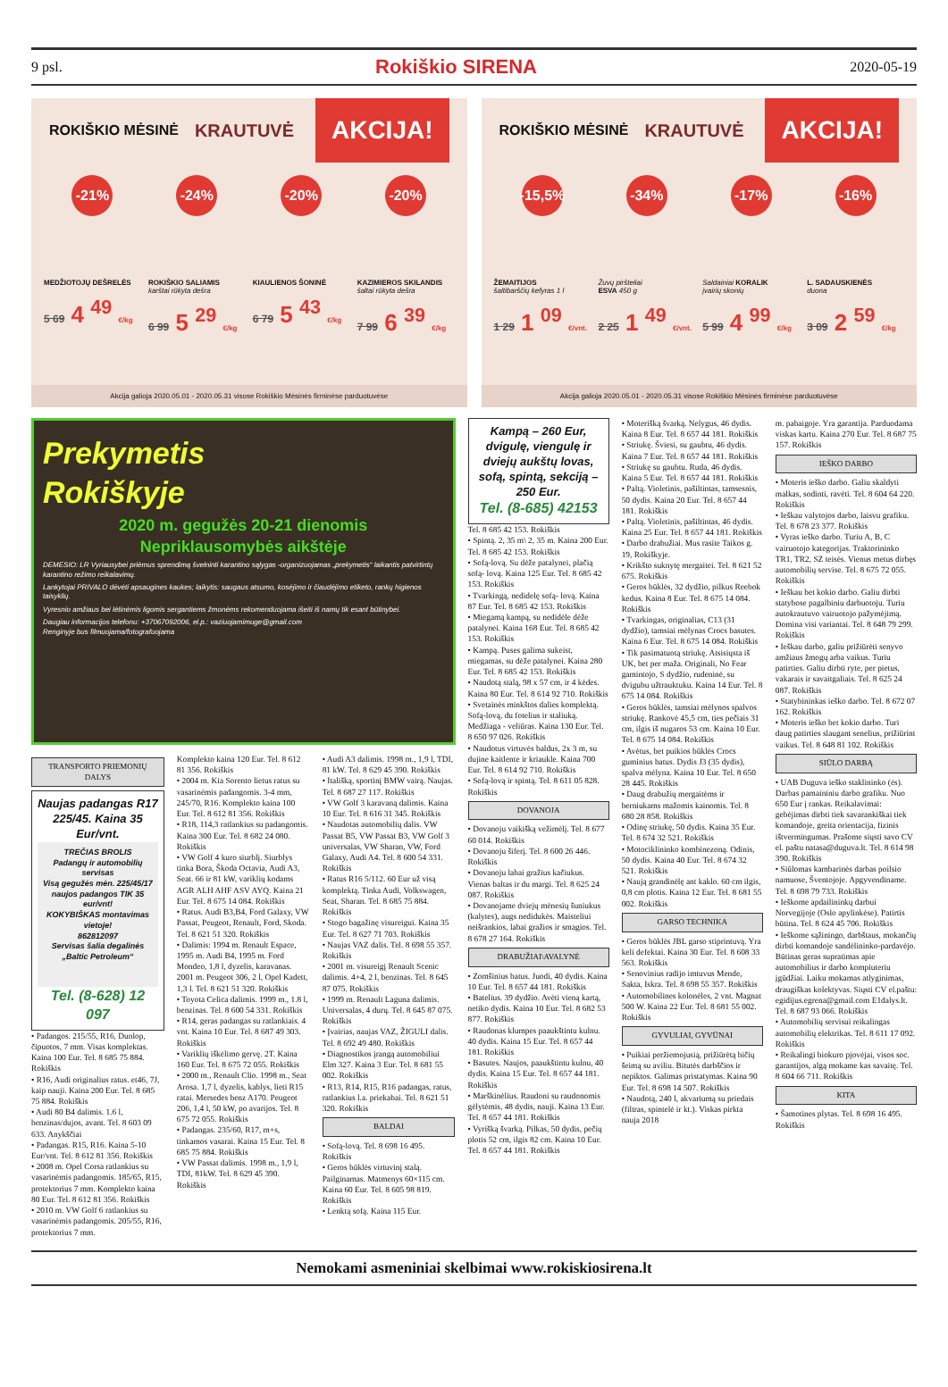9 psl. Rokiškio SIRENA 2020-05-19
ROKIŠKIO MĖSINĖ KRAUTUVĖ AKCIJA!
-21%
MEDŽIOTOJŲ DEŠRELĖS
5 69 4 <sup>49</sup> €/kg
-24%
ROKIŠKIO SALIAMIS
karštai rūkyta dešra
6 99 5 <sup>29</sup> €/kg
-20%
KIAULIENOS ŠONINĖ
6 79 5 <sup>43</sup> €/kg
-20%
KAZIMIEROS SKILANDIS
šaltai rūkyta dešra
7 99 6 <sup>39</sup> €/kg
Akcija galioja 2020.05.01 - 2020.05.31 visose Rokiškio Mėsinės firminėse parduotuvėse
ROKIŠKIO MĖSINĖ KRAUTUVĖ AKCIJA!
-15,5%
ŽEMAITIJOS
šaltibarščių kefyras 1 l
1 29 1 <sup>09</sup> €/vnt.
-34%
Žuvų piršteliai
ESVA 450 g
2 25 1 <sup>49</sup> €/vnt.
-17%
Saldainiai KORALIK
įvairių skonių
5 99 4 <sup>99</sup> €/kg
-16%
L. SADAUSKIENĖS
duona
3 09 2 <sup>59</sup> €/kg
Akcija galioja 2020.05.01 - 2020.05.31 visose Rokiškio Mėsinės firminėse parduotuvėse
Prekymetis
Rokiškyje
2020 m. gegužės 20-21 dienomis
Nepriklausomybės aikštėje
DEMESIO: LR Vyriausybei priėmus sprendimą švelninti karantino sąlygas -organizuojamas „prekymetis“ laikantis patvirtintų karantino režimo reikalavimų.
Lankytojai PRIVALO dėvėti apsaugines kaukes; laikytis: saugaus atsumo, kosėjimo ir čiaudėjimo etiketo, rankų higienos taisyklių.
Vyresnio amžiaus bei lėtinėmis ligomis sergantiems žmonėms rekomenduojama išeiti iš namų tik esant būtinybei.
Daugiau informacijos telefonu: +37067092006, el.p.: vaziuojamimuge@gmail.com
Renginyje bus filmuojama/fotografuojama
TRANSPORTO PRIEMONIŲ DALYS
Naujas padangas R17 225/45. Kaina 35 Eur/vnt.
TREČIAS BROLIS
Padangų ir automobilių servisas
Visą gegužės mėn. 225/45/17 naujos padangos TIK 35 eur/vnt!
KOKYBIŠKAS montavimas vietoje!
862812097
Servisas šalia degalinės „Baltic Petroleum“
Tel. (8-628) 12 097
• Padangos. 215/55, R16, Dunlop, čipuotos, 7 mm. Visas komplektas. Kaina 100 Eur. Tel. 8 685 75 884. Rokiškis
• R16, Audi originalius ratus. et46, 7J, kaip nauji. Kaina 200 Eur. Tel. 8 685 75 884. Rokiškis
• Audi 80 B4 dalimis. 1.6 l, benzinas/dujos, avant. Tel. 8 603 09 633. Anykščiai
• Padangas. R15, R16. Kaina 5-10 Eur/vnt. Tel. 8 612 81 356. Rokiškis
• 2008 m. Opel Corsa ratlankius su vasarinėmis padangomis. 185/65, R15, protektorius 7 mm. Komplekto kaina 80 Eur. Tel. 8 612 81 356. Rokiškis
• 2010 m. VW Golf 6 ratlankius su vasarinėmis padangomis. 205/55, R16, protektorius 7 mm.
Komplekto kaina 120 Eur. Tel. 8 612 81 356. Rokiškis
• 2004 m. Kia Sorento lietus ratus su vasarinėmis padangomis. 3-4 mm, 245/70, R16. Komplekto kaina 100 Eur. Tel. 8 612 81 356. Rokiškis
• R18, 114,3 ratlankius su padangomis. Kaina 300 Eur. Tel. 8 682 24 080. Rokiškis
• VW Golf 4 kuro siurblį. Siurblys tinka Bora, Škoda Octavia, Audi A3, Seat. 66 ir 81 kW, variklių kodams AGR ALH AHF ASV AYQ. Kaina 21 Eur. Tel. 8 675 14 084. Rokiškis
• Ratus. Audi B3,B4, Ford Galaxy, VW Passat, Peugeot, Renault, Ford, Skoda. Tel. 8 621 51 320. Rokiškis
• Dalimis: 1994 m. Renault Espace, 1995 m. Audi B4, 1995 m. Ford Mondeo, 1,8 l, dyzelis, karavanas. 2001 m. Peugeot 306, 2 l, Opel Kadett, 1,3 l. Tel. 8 621 51 320. Rokiškis
• Toyota Celica dalimis. 1999 m., 1.8 l, benzinas. Tel. 8 600 54 331. Rokiškis
• R14, geras padangas su ratlankiais. 4 vnt. Kaina 10 Eur. Tel. 8 687 49 303. Rokiškis
• Variklių iškėlimo gervę. 2T. Kaina 160 Eur. Tel. 8 675 72 055. Rokiškis
• 2000 m., Renault Clio. 1998 m., Seat Arosa. 1,7 l, dyzelis, kablys, lieti R15 ratai. Mersedes benz A170. Peugeot 206, 1,4 l, 50 kW, po avarijos. Tel. 8 675 72 055. Rokiškis
• Padangas. 235/60, R17, m+s, tinkamos vasarai. Kaina 15 Eur. Tel. 8 685 75 884. Rokiškis
• VW Passat dalimis. 1998 m., 1,9 l, TDI, 81kW. Tel. 8 629 45 390. Rokiškis
• Audi A3 dalimis. 1998 m., 1,9 l, TDI, 81 kW. Tel. 8 629 45 390. Rokiškis
• Itališką, sportinį BMW vairą. Naujas. Tel. 8 687 27 117. Rokiškis
• VW Golf 3 karavaną dalimis. Kaina 10 Eur. Tel. 8 616 31 345. Rokiškis
• Naudotas automobilių dalis. VW Passat B5, VW Passat B3, VW Golf 3 universalas, VW Sharan, VW, Ford Galaxy, Audi A4. Tel. 8 600 54 331. Rokiškis
• Ratus R16 5/112. 60 Eur už visą komplektą. Tinka Audi, Volkswagen, Seat, Sharan. Tel. 8 685 75 884. Rokiškis
• Stogo bagažinę visureigui. Kaina 35 Eur. Tel. 8 627 71 703. Rokiškis
• Naujas VAZ dalis. Tel. 8 698 55 357. Rokiškis
• 2001 m. visureigį Renault Scenic dalimis. 4+4, 2 l, benzinas. Tel. 8 645 87 075. Rokiškis
• 1999 m. Renault Laguna dalimis. Universalas, 4 durų. Tel. 8 645 87 075. Rokiškis
• Įvairias, naujas VAZ, ŽIGULI dalis. Tel. 8 692 49 480. Rokiškis
• Diagnostikos įrangą automobiliui Elm 327. Kaina 3 Eur. Tel. 8 681 55 002. Rokiškis
• R13, R14, R15, R16 padangas, ratus, ratlankius l.a. priekabai. Tel. 8 621 51 320. Rokiškis
BALDAI
• Sofą-lovą. Tel. 8 698 16 495. Rokiškis
• Geros būklės virtuvinį stalą. Pailginamas. Matmenys 60×115 cm. Kaina 60 Eur. Tel. 8 605 98 819. Rokiškis
• Lenktą sofą. Kaina 115 Eur.
Kampą – 260 Eur, dvigulę, viengulę ir dviejų aukštų lovas, sofą, spintą, sekciją – 250 Eur.
Tel. (8-685) 42153
Tel. 8 685 42 153. Rokiškis
• Spintą. 2, 35 m\ 2, 35 m. Kaina 200 Eur. Tel. 8 685 42 153. Rokiškis
• Sofą-lovą. Su dėže patalynei, plačią sofą- lovą. Kaina 125 Eur. Tel. 8 685 42 153. Rokiškis
• Tvarkingą, nedidelę sofą- lovą. Kaina 87 Eur. Tel. 8 685 42 153. Rokiškis
• Miegamą kampą, su nedidėle dėže patalynei. Kaina 168 Eur. Tel. 8 685 42 153. Rokiškis
• Kampą. Puses galima sukeist, miegamas, su dėže patalynei. Kaina 280 Eur. Tel. 8 685 42 153. Rokiškis
• Naudotą stalą, 98 x 57 cm, ir 4 kėdes. Kaina 80 Eur. Tel. 8 614 92 710. Rokiškis
• Svetainės minkštos dalies komplektą. Sofą-lovą, du fotelius ir staliuką. Medžiaga - veliūras. Kaina 130 Eur. Tel. 8 650 97 026. Rokiškis
• Naudotus virtuvės baldus, 2x 3 m, su dujine kaitlente ir kriaukle. Kaina 700 Eur. Tel. 8 614 92 710. Rokiškis
• Sofą-lovą ir spintą. Tel. 8 611 05 828. Rokiškis
DOVANOJA
• Dovanoju vaikišką vežimėlį. Tel. 8 677 60 014. Rokiškis
• Dovanoju šiferį. Tel. 8 600 26 446. Rokiškis
• Dovanoju labai gražius kačiukus. Vienas baltas ir du margi. Tel. 8 625 24 087. Rokiškis
• Dovanojame dviejų mėnesių šuniukus (kalytes), augs nedidukės. Maisteliui neišrankios, labai gražios ir smagios. Tel. 8 678 27 164. Rokiškis
DRABUŽIAI\AVALYNĖ
• Zomšinius batus. Juodi, 40 dydis. Kaina 10 Eur. Tel. 8 657 44 181. Rokiškis
• Batelius. 39 dydžio. Avėti vieną kartą, netiko dydis. Kaina 10 Eur. Tel. 8 682 53 877. Rokiškis
• Raudonas klumpes paaukštintu kulnu. 40 dydis. Kaina 15 Eur. Tel. 8 657 44 181. Rokiškis
• Basutes. Naujos, paaukštintu kulnu, 40 dydis. Kaina 15 Eur. Tel. 8 657 44 181. Rokiškis
• Marškinėlius. Raudoni su raudonomis gėlytėmis, 48 dydis, nauji. Kaina 13 Eur. Tel. 8 657 44 181. Rokiškis
• Vyrišką švarką. Pilkas, 50 dydis, pečių plotis 52 cm, ilgis 82 cm. Kaina 10 Eur. Tel. 8 657 44 181. Rokiškis
• Moterišką švarką. Nelygus, 46 dydis. Kaina 8 Eur. Tel. 8 657 44 181. Rokiškis
• Striukę. Šviesi, su gaubtu, 46 dydis. Kaina 7 Eur. Tel. 8 657 44 181. Rokiškis
• Striukę su gaubtu. Ruda, 46 dydis. Kaina 5 Eur. Tel. 8 657 44 181. Rokiškis
• Paltą. Violetinis, pašiltintas, tamsesnis, 50 dydis. Kaina 20 Eur. Tel. 8 657 44 181. Rokiškis
• Paltą. Violetinis, pašiltintas, 46 dydis. Kaina 25 Eur. Tel. 8 657 44 181. Rokiškis
• Darbo drabužiai. Mus rasite Taikos g. 19, Rokiškyje.
• Krikšto suknytę mergaitei. Tel. 8 621 52 675. Rokiškis
• Geros būklės, 32 dydžio, pilkus Reebok kedus. Kaina 8 Eur. Tel. 8 675 14 084. Rokiškis
• Tvarkingas, originalias, C13 (31 dydžio), tamsiai mėlynas Crocs basutes. Kaina 6 Eur. Tel. 8 675 14 084. Rokiškis
• Tik pasimatuotą striukę. Atsisiųsta iš UK, bet per maža. Originali, No Fear gamintojo, S dydžio, rudeninė, su dvigubu užtrauktuku. Kaina 14 Eur. Tel. 8 675 14 084. Rokiškis
• Geros būklės, tamsiai mėlynos spalvos striukę. Rankovė 45,5 cm, ties pečiais 31 cm, ilgis iš nugaros 53 cm. Kaina 10 Eur. Tel. 8 675 14 084. Rokiškis
• Avėtus, bet puikios būklės Crocs guminius batus. Dydis J3 (35 dydis), spalva mėlyna. Kaina 10 Eur. Tel. 8 650 28 445. Rokiškis
• Daug drabužių mergaitėms ir berniukams mažomis kainomis. Tel. 8 680 28 858. Rokiškis
• Odinę striukę, 50 dydis. Kaina 35 Eur. Tel. 8 674 32 521. Rokiškis
• Motociklininko kombinezoną. Odinis, 50 dydis. Kaina 40 Eur. Tel. 8 674 32 521. Rokiškis
• Naują grandinėlę ant kaklo. 60 cm ilgis, 0,8 cm plotis. Kaina 12 Eur. Tel. 8 681 55 002. Rokiškis
GARSO TECHNIKA
• Geros būklės JBL garso stiprintuvą. Yra keli defektai. Kaina 30 Eur. Tel. 8 608 33 563. Rokiškis
• Senovinius radijo imtuvus Mende, Sakta, Iskra. Tel. 8 698 55 357. Rokiškis
• Automobilines kolonėles, 2 vnt. Magnat 500 W. Kaina 22 Eur. Tel. 8 681 55 002. Rokiškis
GYVULIAI, GYVŪNAI
• Puikiai peržiemojusią, prižiūrėtą bičių šeimą su aviliu. Bitutės darbščios ir nepiktos. Galimas pristatymas. Kaina 90 Eur. Tel. 8 698 14 507. Rokiškis
• Naudotą, 240 l, akvariumą su priedais (filtras, spintelė ir kt.). Viskas pirkta nauja 2018
m. pabaigoje. Yra garantija. Parduodama viskas kartu. Kaina 270 Eur. Tel. 8 687 75 157. Rokiškis
IEŠKO DARBO
• Moteris ieško darbo. Galiu skaldyti malkas, sodinti, ravėti. Tel. 8 604 64 220. Rokiškis
• Ieškau valytojos darbo, laisvu grafiku. Tel. 8 678 23 377. Rokiškis
• Vyras ieško darbo. Turiu A, B, C vairuotojo kategorijas. Traktorininko TR1, TR2, SZ teisės. Vienus metus dirbęs automobilių servise. Tel. 8 675 72 055. Rokiškis
• Ieškau bet kokio darbo. Galiu dirbti statybose pagalbiniu darbuotoju. Turiu autokrautuvo vairuotojo pažymėjimą. Domina visi variantai. Tel. 8 648 79 299. Rokiškis
• Ieškau darbo, galiu prižiūrėti senyvo amžiaus žmogų arba vaikus. Turiu patirties. Galiu dirbti ryte, per pietus, vakarais ir savaitgaliais. Tel. 8 625 24 087. Rokiškis
• Statybininkas ieško darbo. Tel. 8 672 07 162. Rokiškis
• Moteris ieško bet kokio darbo. Turi daug patirties slaugant senelius, prižiūrint vaikus. Tel. 8 648 81 102. Rokiškis
SIŪLO DARBĄ
• UAB Duguva ieško staklininko (ės). Darbas pamaininiu darbo grafiku. Nuo 650 Eur į rankas. Reikalavimai: gebėjimas dirbti tiek savarankiškai tiek komandoje, greita orientacija, fizinis ištvermingumas. Prašome siųsti savo CV el. paštu natasa@duguva.lt. Tel. 8 614 98 390. Rokiškis
• Siūlomas kambarinės darbas poilsio namuose, Šventojoje. Apgyvendiname. Tel. 8 698 79 733. Rokiškis
• Ieškome apdailininkų darbui Norvegijoje (Oslo apylinkėse). Patirtis būtina. Tel. 8 624 45 706. Rokiškis
• Ieškome sąžiningo, darbštaus, mokančių dirbti komandoje sandėlininko-pardavėjo. Būtinas geras supratimas apie automobilius ir darbo kompiuteriu įgūdžiai. Laiku mokamas atlyginimas, draugiškas kolektyvas. Siųsti CV el.paštu: egidijus.egrena@gmail.com E1dalys.lt. Tel. 8 687 93 066. Rokiškis
• Automobilių servisui reikalingas automobilių elektrikas. Tel. 8 611 17 092. Rokiškis
• Reikalingi biokuro pjovėjai, visos soc. garantijos, algą mokame kas savaitę. Tel. 8 604 66 711. Rokiškis
KITA
• Šamotines plytas. Tel. 8 698 16 495. Rokiškis
Nemokami asmeniniai skelbimai www.rokiskiosirena.lt